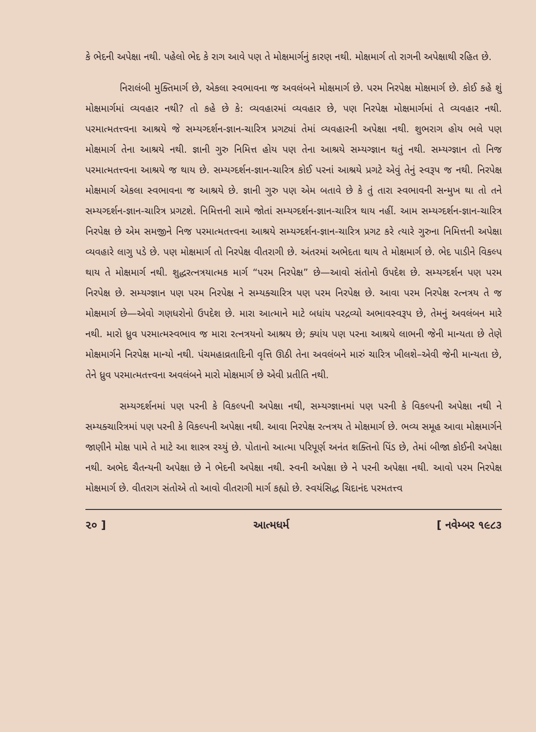કે ભેદની અપેક્ષા નથી. પહેલો ભેદ કે રાગ આવે પણ તે મોક્ષમાર્ગનું કારણ નથી. મોક્ષમાર્ગ તો રાગની અપેક્ષાથી રહિત છે.
નિરાલંબી મુક્તિમાર્ગ છે, એકલા સ્વભાવના જ અવલંબને મોક્ષમાર્ગ છે. પરમ નિરપેક્ષ મોક્ષમાર્ગ છે. કોઈ કહે શું મોક્ષમાર્ગમાં વ્યવહાર નથી? તો કહે છે કે: વ્યવહારમાં વ્યવહાર છે, પણ નિરપેક્ષ મોક્ષમાર્ગમાં તે વ્યવહાર નથી. પરમાત્મતત્ત્વના આશ્રયે જે સમ્યગ્દર્શન-જ્ઞાન-ચારિત્ર પ્રગટ્યાં તેમાં વ્યવહારની અપેક્ષા નથી. શુભરાગ હોય ભલે પણ મોક્ષમાર્ગ તેના આશ્રયે નથી. જ્ઞાની ગુરુ નિમિત્ત હોય પણ તેના આશ્રયે સમ્યગ્જ્ઞાન થતું નથી. સમ્યગ્જ્ઞાન તો નિજ પરમાત્મતત્ત્વના આશ્રયે જ થાય છે. સમ્યગ્દર્શન-જ્ઞાન-ચારિત્ર કોઈ પરનાં આશ્રયે પ્રગટે એવું તેનું સ્વરૂપ જ નથી. નિરપેક્ષ મોક્ષમાર્ગ એકલા સ્વભાવના જ આશ્રયે છે. જ્ઞાની ગુરુ પણ એમ બતાવે છે કે તું તારા સ્વભાવની સન્મુખ થા તો તને સમ્યગ્દર્શન-જ્ઞાન-ચારિત્ર પ્રગટશે. નિમિત્તની સામે જોતાં સમ્યગ્દર્શન-જ્ઞાન-ચારિત્ર થાય નહીં. આમ સમ્યગ્દર્શન-જ્ઞાન-ચારિત્ર નિરપેક્ષ છે એમ સમજીને નિજ પરમાત્મતત્ત્વના આશ્રયે સમ્યગ્દર્શન-જ્ઞાન-ચારિત્ર પ્રગટ કરે ત્યારે ગુરુના નિમિત્તની અપેક્ષા વ્યવહારે લાગુ પડે છે. પણ મોક્ષમાર્ગ તો નિરપેક્ષ વીતરાગી છે. અંતરમાં અભેદતા થાય તે મોક્ષમાર્ગ છે. ભેદ પાડીને વિકલ્પ થાય તે મોક્ષમાર્ગ નથી. શુદ્ધરત્નત્રયાત્મક માર્ગ “પરમ નિરપેક્ષ” છે—આવો સંતોનો ઉપદેશ છે. સમ્યગ્દર્શન પણ પરમ નિરપેક્ષ છે. સમ્યગ્જ્ઞાન પણ પરમ નિરપેક્ષ ને સમ્યક્ચારિત્ર પણ પરમ નિરપેક્ષ છે. આવા પરમ નિરપેક્ષ રત્નત્રય તે જ મોક્ષમાર્ગ છે—એવો ગણધરોનો ઉપદેશ છે. મારા આત્માને માટે બધાંય પરદ્રવ્યો અભાવસ્વરૂપ છે, તેમનું અવલંબન મારે નથી. મારો ધ્રુવ પરમાત્મસ્વભાવ જ મારા રત્નત્રયનો આશ્રય છે; ક્યાંય પણ પરના આશ્રયે લાભની જેની માન્યતા છે તેણે મોક્ષમાર્ગને નિરપેક્ષ માન્યો નથી. પંચમહાવ્રતાદિની વૃત્તિ ઊઠી તેના અવલંબને મારું ચારિત્ર ખીલશે–એવી જેની માન્યતા છે, તેને ધ્રુવ પરમાત્મતત્ત્વના અવલંબને મારો મોક્ષમાર્ગ છે એવી પ્રતીતિ નથી.
સમ્યગ્દર્શનમાં પણ પરની કે વિકલ્પની અપેક્ષા નથી, સમ્યગ્જ્ઞાનમાં પણ પરની કે વિકલ્પની અપેક્ષા નથી ને સમ્યક્ચારિત્રમાં પણ પરની કે વિકલ્પની અપેક્ષા નથી. આવા નિરપેક્ષ રત્નત્રય તે મોક્ષમાર્ગ છે. ભવ્ય સમૂહ આવા મોક્ષમાર્ગને જાણીને મોક્ષ પામે તે માટે આ શાસ્ત્ર રચ્યું છે. પોતાનો આત્મા પરિપૂર્ણ અનંત શક્તિનો પિંડ છે, તેમાં બીજા કોઈની અપેક્ષા નથી. અભેદ ચૈતન્યની અપેક્ષા છે ને ભેદની અપેક્ષા નથી. સ્વની અપેક્ષા છે ને પરની અપેક્ષા નથી. આવો પરમ નિરપેક્ષ મોક્ષમાર્ગ છે. વીતરાગ સંતોએ તો આવો વીતરાગી માર્ગ કહ્યો છે. સ્વયંસિદ્ધ ચિદાનંદ પરમતત્ત્વ
૨૦ ] આત્મધર્મ [ નવેમ્બર ૧૯૮૩